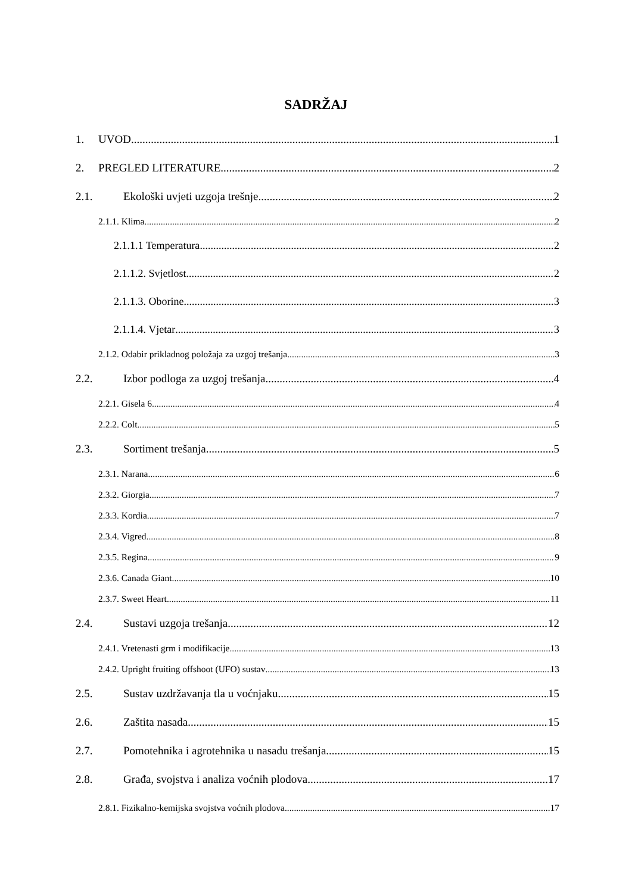SADRŽAJ
1. UVOD 1
2. PREGLED LITERATURE 2
2.1. Ekološki uvjeti uzgoja trešnje 2
2.1.1. Klima 2
2.1.1.1 Temperatura 2
2.1.1.2. Svjetlost 2
2.1.1.3. Oborine 3
2.1.1.4. Vjetar 3
2.1.2. Odabir prikladnog položaja za uzgoj trešanja 3
2.2. Izbor podloga za uzgoj trešanja 4
2.2.1. Gisela 6 4
2.2.2. Colt 5
2.3. Sortiment trešanja 5
2.3.1. Narana 6
2.3.2. Giorgia 7
2.3.3. Kordia 7
2.3.4. Vigred 8
2.3.5. Regina 9
2.3.6. Canada Giant 10
2.3.7. Sweet Heart 11
2.4. Sustavi uzgoja trešanja 12
2.4.1. Vretenasti grm i modifikacije 13
2.4.2. Upright fruiting offshoot (UFO) sustav 13
2.5. Sustav uzdržavanja tla u voćnjaku 15
2.6. Zaštita nasada 15
2.7. Pomotehnika i agrotehnika u nasadu trešanja 15
2.8. Građa, svojstva i analiza voćnih plodova 17
2.8.1. Fizikalno-kemijska svojstva voćnih plodova 17